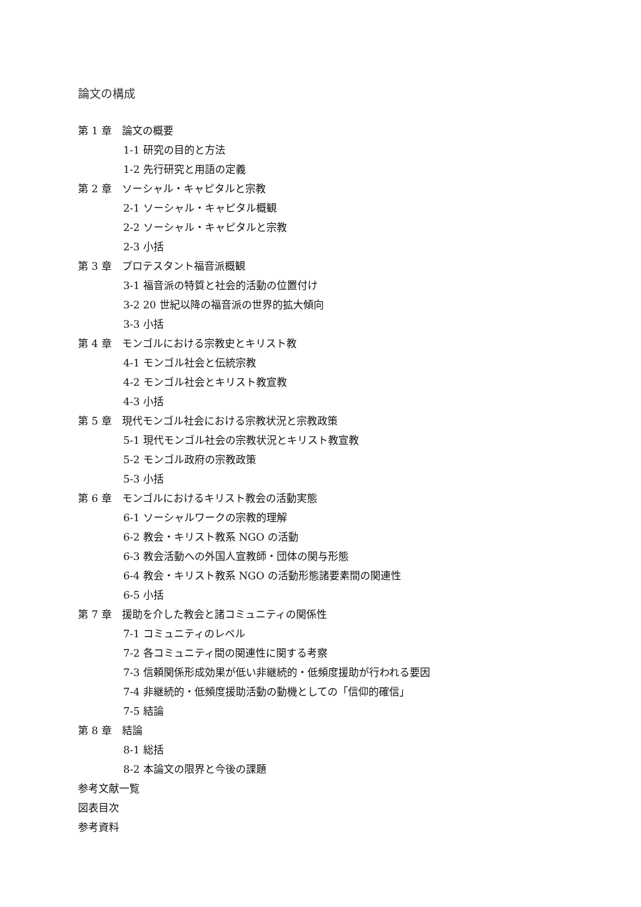論文の構成
第 1 章　論文の概要
1-1 研究の目的と方法
1-2 先行研究と用語の定義
第 2 章　ソーシャル・キャピタルと宗教
2-1 ソーシャル・キャピタル概観
2-2 ソーシャル・キャピタルと宗教
2-3 小括
第 3 章　プロテスタント福音派概観
3-1 福音派の特質と社会的活動の位置付け
3-2 20 世紀以降の福音派の世界的拡大傾向
3-3 小括
第 4 章　モンゴルにおける宗教史とキリスト教
4-1 モンゴル社会と伝統宗教
4-2 モンゴル社会とキリスト教宣教
4-3 小括
第 5 章　現代モンゴル社会における宗教状況と宗教政策
5-1 現代モンゴル社会の宗教状況とキリスト教宣教
5-2 モンゴル政府の宗教政策
5-3 小括
第 6 章　モンゴルにおけるキリスト教会の活動実態
6-1 ソーシャルワークの宗教的理解
6-2 教会・キリスト教系 NGO の活動
6-3 教会活動への外国人宣教師・団体の関与形態
6-4 教会・キリスト教系 NGO の活動形態諸要素間の関連性
6-5 小括
第 7 章　援助を介した教会と諸コミュニティの関係性
7-1 コミュニティのレベル
7-2 各コミュニティ間の関連性に関する考察
7-3 信頼関係形成効果が低い非継続的・低頻度援助が行われる要因
7-4 非継続的・低頻度援助活動の動機としての「信仰的確信」
7-5 結論
第 8 章　結論
8-1 総括
8-2 本論文の限界と今後の課題
参考文献一覧
図表目次
参考資料